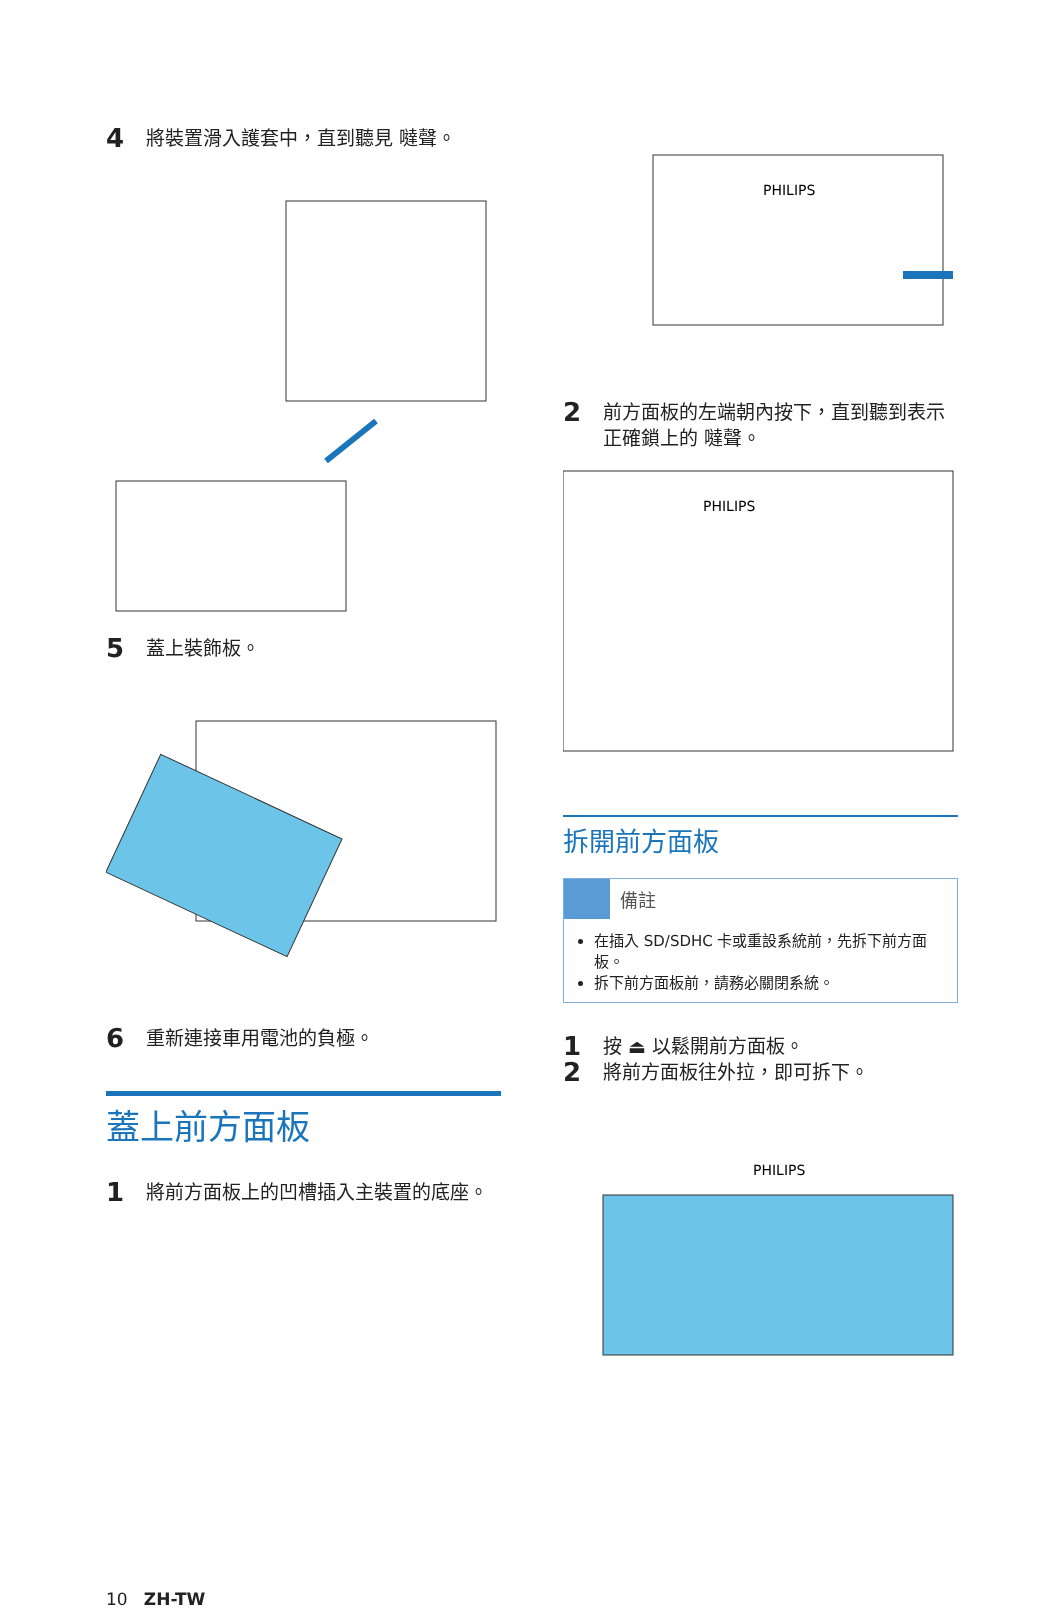4 將裝置滑入護套中，直到聽見 噠聲。
5 蓋上裝飾板。
6 重新連接車用電池的負極。
蓋上前方面板
1 將前方面板上的凹槽插入主裝置的底座。
PHILIPS
2 前方面板的左端朝內按下，直到聽到表示正確鎖上的 噠聲。
PHILIPS
拆開前方面板
備註
在插入 SD/SDHC 卡或重設系統前，先拆下前方面板。
拆下前方面板前，請務必關閉系統。
1 按 ⏏ 以鬆開前方面板。
2 將前方面板往外拉，即可拆下。
PHILIPS
10 ZH-TW